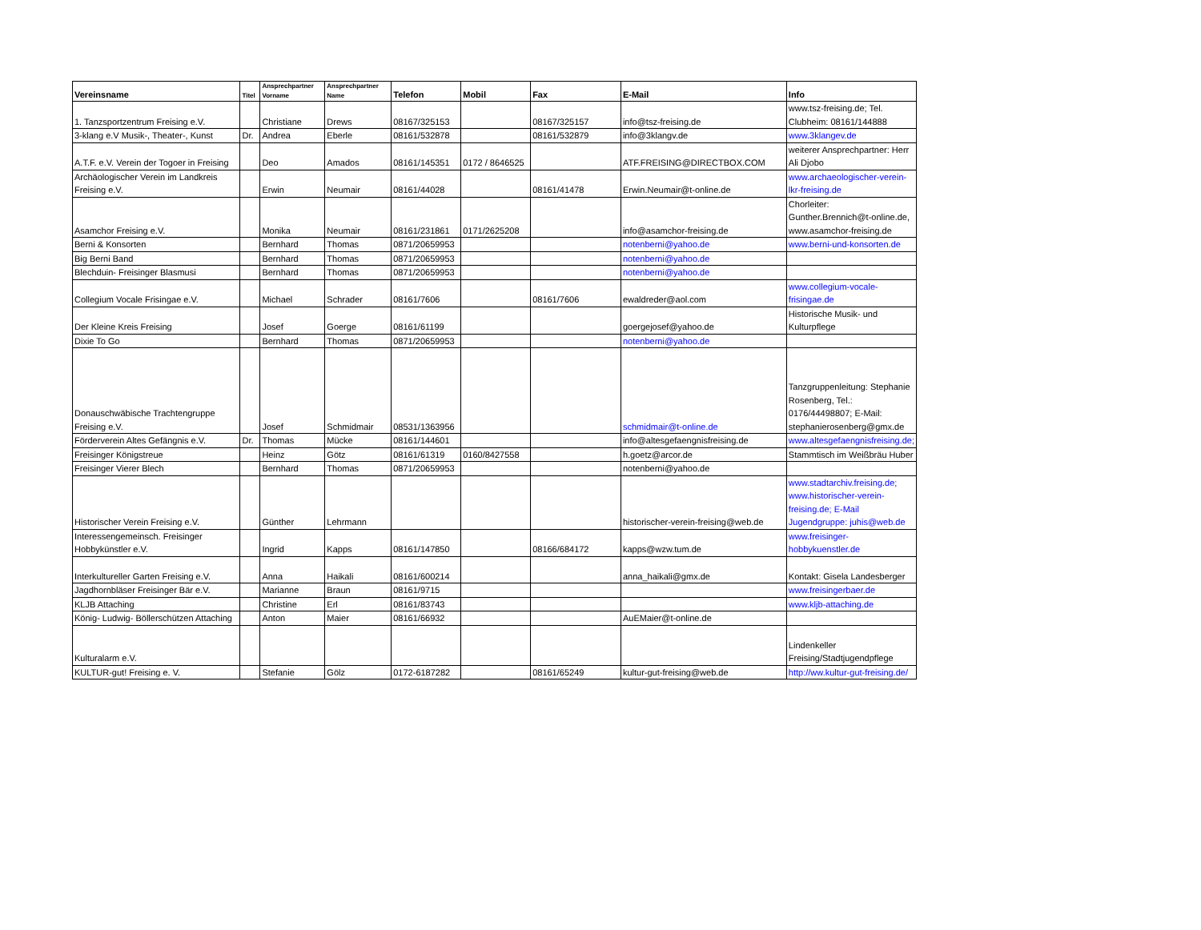| Vereinsname | Titel | Ansprechpartner Vorname | Ansprechpartner Name | Telefon | Mobil | Fax | E-Mail | Info |
| --- | --- | --- | --- | --- | --- | --- | --- | --- |
| 1. Tanzsportzentrum Freising e.V. | | Christiane | Drews | 08167/325153 | | 08167/325157 | info@tsz-freising.de | www.tsz-freising.de; Tel. Clubheim: 08161/144888 |
| 3-klang e.V Musik-, Theater-, Kunst | Dr. | Andrea | Eberle | 08161/532878 | | 08161/532879 | info@3klangv.de | www.3klangev.de |
| A.T.F. e.V. Verein der Togoer in Freising | | Deo | Amados | 08161/145351 | 0172 / 8646525 | | ATF.FREISING@DIRECTBOX.COM | weiterer Ansprechpartner: Herr Ali Djobo |
| Archäologischer Verein im Landkreis Freising e.V. | | Erwin | Neumair | 08161/44028 | | 08161/41478 | Erwin.Neumair@t-online.de | www.archaeologischer-verein-lkr-freising.de |
| Asamchor Freising e.V. | | Monika | Neumair | 08161/231861 | 0171/2625208 | | info@asamchor-freising.de | Chorleiter: Gunther.Brennich@t-online.de, www.asamchor-freising.de |
| Berni & Konsorten | | Bernhard | Thomas | 0871/20659953 | | | notenberni@yahoo.de | www.berni-und-konsorten.de |
| Big Berni Band | | Bernhard | Thomas | 0871/20659953 | | | notenberni@yahoo.de | |
| Blechduin- Freisinger Blasmusi | | Bernhard | Thomas | 0871/20659953 | | | notenberni@yahoo.de | |
| Collegium Vocale Frisingae e.V. | | Michael | Schrader | 08161/7606 | | 08161/7606 | ewaldreder@aol.com | www.collegium-vocale-frisingae.de |
| Der Kleine Kreis Freising | | Josef | Goerge | 08161/61199 | | | goergejosef@yahoo.de | Historische Musik- und Kulturpflege |
| Dixie To Go | | Bernhard | Thomas | 0871/20659953 | | | notenberni@yahoo.de | |
| Donauschwäbische Trachtengruppe Freising e.V. | | Josef | Schmidmair | 08531/1363956 | | | schmidmair@t-online.de | Tanzgruppenleitung: Stephanie Rosenberg, Tel.: 0176/44498807; E-Mail: stephanierosenberg@gmx.de |
| Förderverein Altes Gefängnis e.V. | Dr. | Thomas | Mücke | 08161/144601 | | | info@altesgefaengnisfreising.de | www.altesgefaengnisfreising.de; |
| Freisinger Königstreue | | Heinz | Götz | 08161/61319 | 0160/8427558 | | h.goetz@arcor.de | Stammtisch im Weißbräu Huber |
| Freisinger Vierer Blech | | Bernhard | Thomas | 0871/20659953 | | | notenberni@yahoo.de | |
| Historischer Verein Freising e.V. | | Günther | Lehrmann | | | | historischer-verein-freising@web.de | www.stadtarchiv.freising.de; www.historischer-verein-freising.de; E-Mail Jugendgruppe: juhis@web.de |
| Interessengemeinsch. Freisinger Hobbykünstler e.V. | | Ingrid | Kapps | 08161/147850 | | 08166/684172 | kapps@wzw.tum.de | www.freisinger-hobbykuenstler.de |
| Interkultureller Garten Freising e.V. | | Anna | Haikali | 08161/600214 | | | anna_haikali@gmx.de | Kontakt: Gisela Landesberger |
| Jagdhornbläser Freisinger Bär e.V. | | Marianne | Braun | 08161/9715 | | | | www.freisingerbaer.de |
| KLJB Attaching | | Christine | Erl | 08161/83743 | | | | www.kljb-attaching.de |
| König- Ludwig- Böllerschützen Attaching | | Anton | Maier | 08161/66932 | | | AuEMaier@t-online.de | |
| Kulturalarm e.V. | | | | | | | | Lindenkeller Freising/Stadtjugendpflege |
| KULTUR-gut! Freising e. V. | | Stefanie | Gölz | 0172-6187282 | | 08161/65249 | kultur-gut-freising@web.de | http://ww.kultur-gut-freising.de/ |